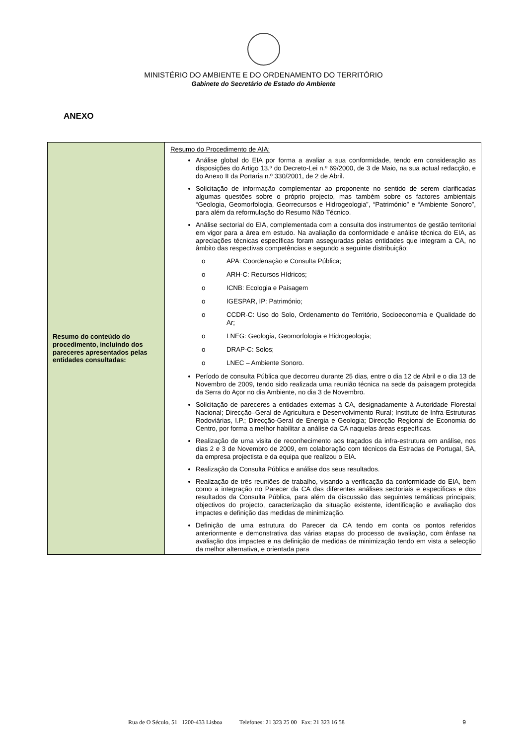MINISTÉRIO DO AMBIENTE E DO ORDENAMENTO DO TERRITÓRIO
Gabinete do Secretário de Estado do Ambiente
ANEXO
| Resumo do conteúdo do procedimento, incluindo dos pareceres apresentados pelas entidades consultadas: | Resumo do Procedimento de AIA: Análise global do EIA por forma a avaliar a sua conformidade, tendo em consideração as disposições do Artigo 13.º do Decreto-Lei n.º 69/2000, de 3 de Maio, na sua actual redacção, e do Anexo II da Portaria n.º 330/2001, de 2 de Abril. Solicitação de informação complementar ao proponente no sentido de serem clarificadas algumas questões sobre o próprio projecto, mas também sobre os factores ambientais “Geologia, Geomorfologia, Georrecursos e Hidrogeologia”, “Património” e “Ambiente Sonoro”, para além da reformulação do Resumo Não Técnico. Análise sectorial do EIA, complementada com a consulta dos instrumentos de gestão territorial em vigor para a área em estudo. Na avaliação da conformidade e análise técnica do EIA, as apreciações técnicas específicas foram asseguradas pelas entidades que integram a CA, no âmbito das respectivas competências e segundo a seguinte distribuição: o APA: Coordenação e Consulta Pública; o ARH-C: Recursos Hídricos; o ICNB: Ecologia e Paisagem o IGESPAR, IP: Património; o CCDR-C: Uso do Solo, Ordenamento do Território, Socioeconomia e Qualidade do Ar; o LNEG: Geologia, Geomorfologia e Hidrogeologia; o DRAP-C: Solos; o LNEC – Ambiente Sonoro. Período de consulta Pública que decorreu durante 25 dias, entre o dia 12 de Abril e o dia 13 de Novembro de 2009, tendo sido realizada uma reunião técnica na sede da paisagem protegida da Serra do Açor no dia Ambiente, no dia 3 de Novembro. Solicitação de pareceres a entidades externas à CA, designadamente à Autoridade Florestal Nacional; Direcção–Geral de Agricultura e Desenvolvimento Rural; Instituto de Infra-Estruturas Rodoviárias, I.P.; Direcção-Geral de Energia e Geologia; Direcção Regional de Economia do Centro, por forma a melhor habilitar a análise da CA naquelas áreas específicas. Realização de uma visita de reconhecimento aos traçados da infra-estrutura em análise, nos dias 2 e 3 de Novembro de 2009, em colaboração com técnicos da Estradas de Portugal, SA, da empresa projectista e da equipa que realizou o EIA. Realização da Consulta Pública e análise dos seus resultados. Realização de três reuniões de trabalho, visando a verificação da conformidade do EIA, bem como a integração no Parecer da CA das diferentes análises sectoriais e específicas e dos resultados da Consulta Pública, para além da discussão das seguintes temáticas principais; objectivos do projecto, caracterização da situação existente, identificação e avaliação dos impactes e definição das medidas de minimização. Definição de uma estrutura do Parecer da CA tendo em conta os pontos referidos anteriormente e demonstrativa das várias etapas do processo de avaliação, com ênfase na avaliação dos impactes e na definição de medidas de minimização tendo em vista a selecção da melhor alternativa, e orientada para |
Rua de O Século, 51 1200-433 Lisboa Telefones: 21 323 25 00 Fax: 21 323 16 58 9